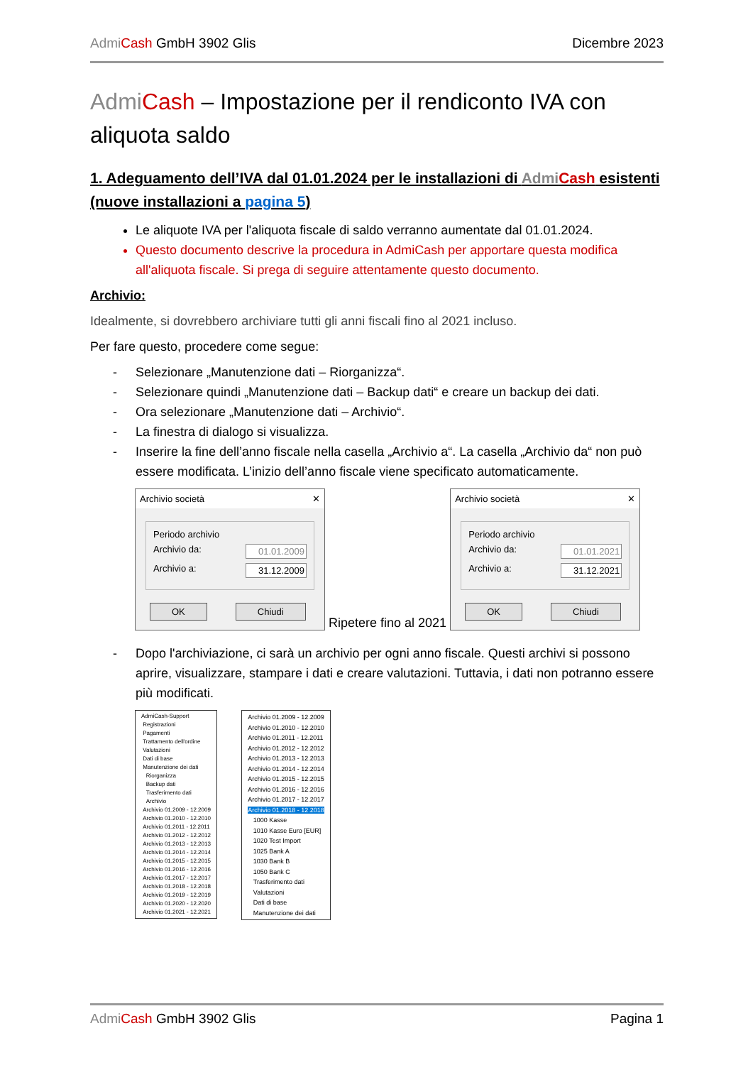Admi Cash GmbH 3902 Glis Dicembre 2023
Admi Cash – Impostazione per il rendiconto IVA con aliquota saldo
1. Adeguamento dell’IVA dal 01.01.2024 per le installazioni di Admi Cash esistenti (nuove installazioni a pagina 5)
Le aliquote IVA per l'aliquota fiscale di saldo verranno aumentate dal 01.01.2024.
Questo documento descrive la procedura in AdmiCash per apportare questa modifica all'aliquota fiscale. Si prega di seguire attentamente questo documento.
Archivio:
Idealmente, si dovrebbero archiviare tutti gli anni fiscali fino al 2021 incluso.
Per fare questo, procedere come segue:
- Selezionare „Manutenzione dati – Riorganizza“.
- Selezionare quindi „Manutenzione dati – Backup dati“ e creare un backup dei dati.
- Ora selezionare „Manutenzione dati – Archivio“.
- La finestra di dialogo si visualizza.
- Inserire la fine dell’anno fiscale nella casella „Archivio a“. La casella „Archivio da“ non può essere modificata. L’inizio dell’anno fiscale viene specificato automaticamente.
Archivio società ✕
Periodo archivio
Archivio da: 01.01.2009
Archivio a: 31.12.2009
OK Chiudi
Ripetere fino al 2021
Archivio società ✕
Periodo archivio
Archivio da: 01.01.2021
Archivio a: 31.12.2021
OK Chiudi
- Dopo l'archiviazione, ci sarà un archivio per ogni anno fiscale. Questi archivi si possono aprire, visualizzare, stampare i dati e creare valutazioni. Tuttavia, i dati non potranno essere più modificati.
AdmiCash-Support
Registrazioni
Pagamenti
Trattamento dell'ordine
Valutazioni
Dati di base
Manutenzione dei dati
Riorganizza
Backup dati
Trasferimento dati
Archivio
Archivio 01.2009 - 12.2009
Archivio 01.2010 - 12.2010
Archivio 01.2011 - 12.2011
Archivio 01.2012 - 12.2012
Archivio 01.2013 - 12.2013
Archivio 01.2014 - 12.2014
Archivio 01.2015 - 12.2015
Archivio 01.2016 - 12.2016
Archivio 01.2017 - 12.2017
Archivio 01.2018 - 12.2018
Archivio 01.2019 - 12.2019
Archivio 01.2020 - 12.2020
Archivio 01.2021 - 12.2021
Archivio 01.2009 - 12.2009
Archivio 01.2010 - 12.2010
Archivio 01.2011 - 12.2011
Archivio 01.2012 - 12.2012
Archivio 01.2013 - 12.2013
Archivio 01.2014 - 12.2014
Archivio 01.2015 - 12.2015
Archivio 01.2016 - 12.2016
Archivio 01.2017 - 12.2017
Archivio 01.2018 - 12.2018
1000 Kasse
1010 Kasse Euro [EUR]
1020 Test Import
1025 Bank A
1030 Bank B
1050 Bank C
Trasferimento dati
Valutazioni
Dati di base
Manutenzione dei dati
Admi Cash GmbH 3902 Glis Pagina 1